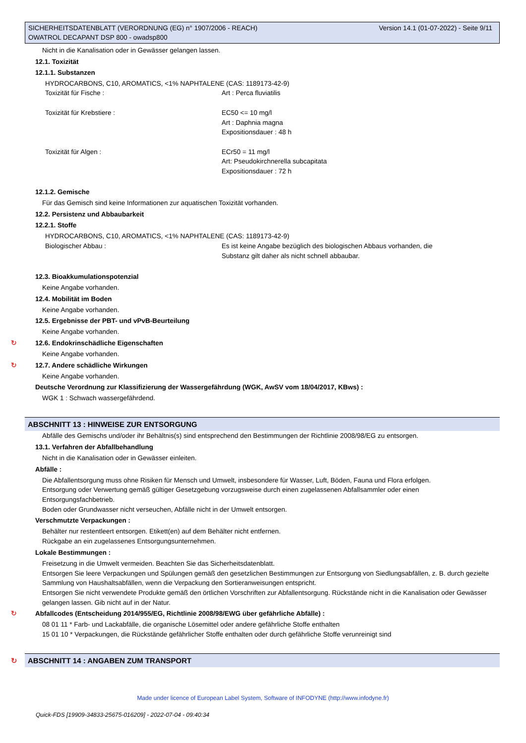Version 14.1 (01-07-2022) - Seite 9/11 SICHERHEITSDATENBLATT (VERORDNUNG (EG) n° 1907/2006 - REACH)
OWATROL DECAPANT DSP 800 - owadsp800
Nicht in die Kanalisation oder in Gewässer gelangen lassen.
12.1. Toxizität
12.1.1. Substanzen
HYDROCARBONS, C10, AROMATICS, <1% NAPHTALENE (CAS: 1189173-42-9)
| Toxizität für Fische : | Art : Perca fluviatilis |
| Toxizität für Krebstiere : | EC50 <= 10 mg/l Art : Daphnia magna Expositionsdauer : 48 h |
| Toxizität für Algen : | ECr50 = 11 mg/l Art: Pseudokirchnerella subcapitata Expositionsdauer : 72 h |
12.1.2. Gemische
Für das Gemisch sind keine Informationen zur aquatischen Toxizität vorhanden.
12.2. Persistenz und Abbaubarkeit
12.2.1. Stoffe
HYDROCARBONS, C10, AROMATICS, <1% NAPHTALENE (CAS: 1189173-42-9)
| Biologischer Abbau : | Es ist keine Angabe bezüglich des biologischen Abbaus vorhanden, die Substanz gilt daher als nicht schnell abbaubar. |
12.3. Bioakkumulationspotenzial
Keine Angabe vorhanden.
12.4. Mobilität im Boden
Keine Angabe vorhanden.
12.5. Ergebnisse der PBT- und vPvB-Beurteilung
Keine Angabe vorhanden.
↻ 12.6. Endokrinschädliche Eigenschaften
Keine Angabe vorhanden.
↻ 12.7. Andere schädliche Wirkungen
Keine Angabe vorhanden.
Deutsche Verordnung zur Klassifizierung der Wassergefährdung (WGK, AwSV vom 18/04/2017, KBws) :
WGK 1 : Schwach wassergefährdend.
ABSCHNITT 13 : HINWEISE ZUR ENTSORGUNG
Abfälle des Gemischs und/oder ihr Behältnis(s) sind entsprechend den Bestimmungen der Richtlinie 2008/98/EG zu entsorgen.
13.1. Verfahren der Abfallbehandlung
Nicht in die Kanalisation oder in Gewässer einleiten.
Abfälle :
Die Abfallentsorgung muss ohne Risiken für Mensch und Umwelt, insbesondere für Wasser, Luft, Böden, Fauna und Flora erfolgen.
Entsorgung oder Verwertung gemäß gültiger Gesetzgebung vorzugsweise durch einen zugelassenen Abfallsammler oder einen
Entsorgungsfachbetrieb.
Boden oder Grundwasser nicht verseuchen, Abfälle nicht in der Umwelt entsorgen.
Verschmutzte Verpackungen :
Behälter nur restentleert entsorgen. Etikett(en) auf dem Behälter nicht entfernen.
Rückgabe an ein zugelassenes Entsorgungsunternehmen.
Lokale Bestimmungen :
Freisetzung in die Umwelt vermeiden. Beachten Sie das Sicherheitsdatenblatt.
Entsorgen Sie leere Verpackungen und Spülungen gemäß den gesetzlichen Bestimmungen zur Entsorgung von Siedlungsabfällen, z. B. durch gezielte Sammlung von Haushaltsabfällen, wenn die Verpackung den Sortieranweisungen entspricht.
Entsorgen Sie nicht verwendete Produkte gemäß den örtlichen Vorschriften zur Abfallentsorgung. Rückstände nicht in die Kanalisation oder Gewässer gelangen lassen. Gib nicht auf in der Natur.
↻ Abfallcodes (Entscheidung 2014/955/EG, Richtlinie 2008/98/EWG über gefährliche Abfälle) :
08 01 11 * Farb- und Lackabfälle, die organische Lösemittel oder andere gefährliche Stoffe enthalten
15 01 10 * Verpackungen, die Rückstände gefährlicher Stoffe enthalten oder durch gefährliche Stoffe verunreinigt sind
↻ ABSCHNITT 14 : ANGABEN ZUM TRANSPORT
Made under licence of European Label System, Software of INFODYNE (http://www.infodyne.fr)
Quick-FDS [19909-34833-25675-016209] - 2022-07-04 - 09:40:34